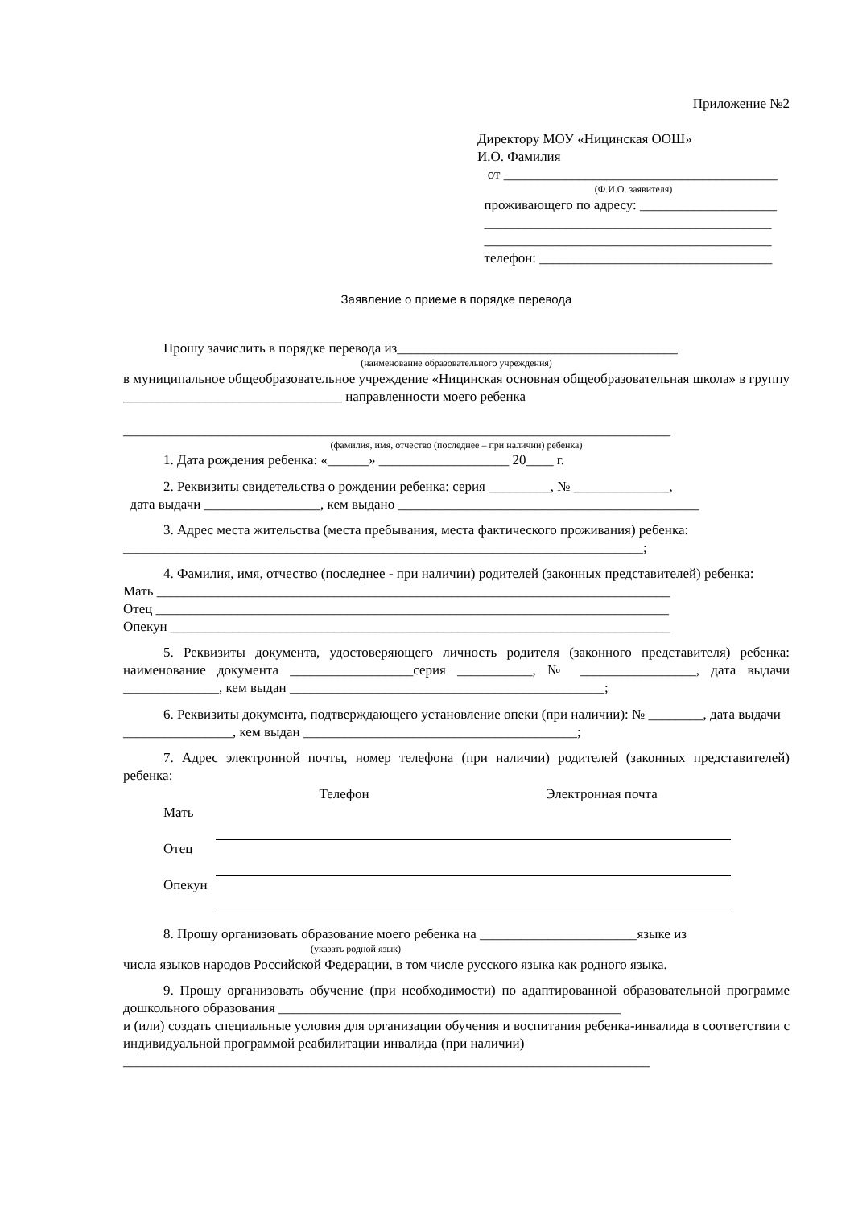Приложение №2
Директору МОУ «Ницинская ООШ»
И.О. Фамилия
от ________________________________________
(Ф.И.О. заявителя)
проживающего по адресу: ____________________
__________________________________________
__________________________________________
телефон: __________________________________
Заявление о приеме в порядке перевода
Прошу зачислить в порядке перевода из_________________________________________
(наименование образовательного учреждения)
в муниципальное общеобразовательное учреждение «Ницинская основная общеобразовательная школа» в группу ________________________________ направленности моего ребенка
________________________________________________________________________________
(фамилия, имя, отчество (последнее – при наличии) ребенка)
1. Дата рождения ребенка: «______» ___________________ 20____ г.
2. Реквизиты свидетельства о рождении ребенка: серия _________, № ______________,
дата выдачи _________________, кем выдано ____________________________________________
3. Адрес места жительства (места пребывания, места фактического проживания) ребенка: ____________________________________________________________________________;
4. Фамилия, имя, отчество (последнее - при наличии) родителей (законных представителей) ребенка:
Мать ___________________________________________________________________________
Отец ___________________________________________________________________________
Опекун _________________________________________________________________________
5. Реквизиты документа, удостоверяющего личность родителя (законного представителя) ребенка: наименование документа __________________серия ___________, № _________________, дата выдачи ______________, кем выдан ______________________________________________;
6. Реквизиты документа, подтверждающего установление опеки (при наличии): № ________, дата выдачи ________________, кем выдан ________________________________________;
7. Адрес электронной почты, номер телефона (при наличии) родителей (законных представителей) ребенка:
| | Телефон | Электронная почта |
| --- | --- | --- |
| Мать | | |
| Отец | | |
| Опекун | | |
8. Прошу организовать образование моего ребенка на _______________________языке из
(указать родной язык)
числа языков народов Российской Федерации, в том числе русского языка как родного языка.
9. Прошу организовать обучение (при необходимости) по адаптированной образовательной программе дошкольного образования __________________________________________________
и (или) создать специальные условия для организации обучения и воспитания ребенка-инвалида в соответствии с индивидуальной программой реабилитации инвалида (при наличии)
_____________________________________________________________________________